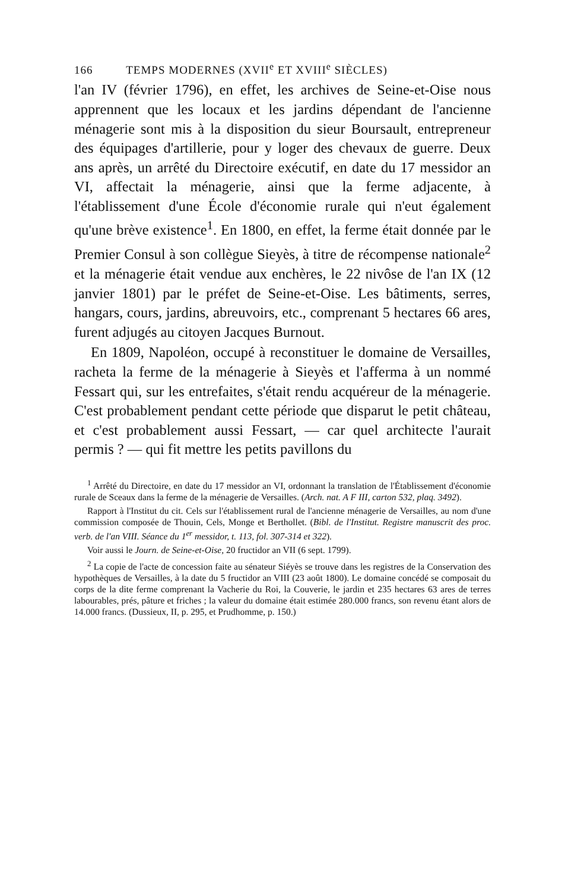166 TEMPS MODERNES (XVII<sup>e</sup> ET XVIII<sup>e</sup> SIÈCLES)
l'an IV (février 1796), en effet, les archives de Seine-et-Oise nous apprennent que les locaux et les jardins dépendant de l'ancienne ménagerie sont mis à la disposition du sieur Boursault, entrepreneur des équipages d'artillerie, pour y loger des chevaux de guerre. Deux ans après, un arrêté du Directoire exécutif, en date du 17 messidor an VI, affectait la ménagerie, ainsi que la ferme adjacente, à l'établissement d'une École d'économie rurale qui n'eut également qu'une brève existence<sup>1</sup>. En 1800, en effet, la ferme était donnée par le Premier Consul à son collègue Sieyès, à titre de récompense nationale<sup>2</sup> et la ménagerie était vendue aux enchères, le 22 nivôse de l'an IX (12 janvier 1801) par le préfet de Seine-et-Oise. Les bâtiments, serres, hangars, cours, jardins, abreuvoirs, etc., comprenant 5 hectares 66 ares, furent adjugés au citoyen Jacques Burnout.
En 1809, Napoléon, occupé à reconstituer le domaine de Versailles, racheta la ferme de la ménagerie à Sieyès et l'afferma à un nommé Fessart qui, sur les entrefaites, s'était rendu acquéreur de la ménagerie. C'est probablement pendant cette période que disparut le petit château, et c'est probablement aussi Fessart, — car quel architecte l'aurait permis ? — qui fit mettre les petits pavillons du
<sup>1</sup> Arrêté du Directoire, en date du 17 messidor an VI, ordonnant la translation de l'Établissement d'économie rurale de Sceaux dans la ferme de la ménagerie de Versailles. (Arch. nat. A F III, carton 532, plaq. 3492).
Rapport à l'Institut du cit. Cels sur l'établissement rural de l'ancienne ménagerie de Versailles, au nom d'une commission composée de Thouin, Cels, Monge et Berthollet. (Bibl. de l'Institut. Registre manuscrit des proc. verb. de l'an VIII. Séance du 1<sup>er</sup> messidor, t. 113, fol. 307-314 et 322).
Voir aussi le Journ. de Seine-et-Oise, 20 fructidor an VII (6 sept. 1799).
<sup>2</sup> La copie de l'acte de concession faite au sénateur Siéyès se trouve dans les registres de la Conservation des hypothèques de Versailles, à la date du 5 fructidor an VIII (23 août 1800). Le domaine concédé se composait du corps de la dite ferme comprenant la Vacherie du Roi, la Couverie, le jardin et 235 hectares 63 ares de terres labourables, prés, pâture et friches ; la valeur du domaine était estimée 280.000 francs, son revenu étant alors de 14.000 francs. (Dussieux, II, p. 295, et Prudhomme, p. 150.)